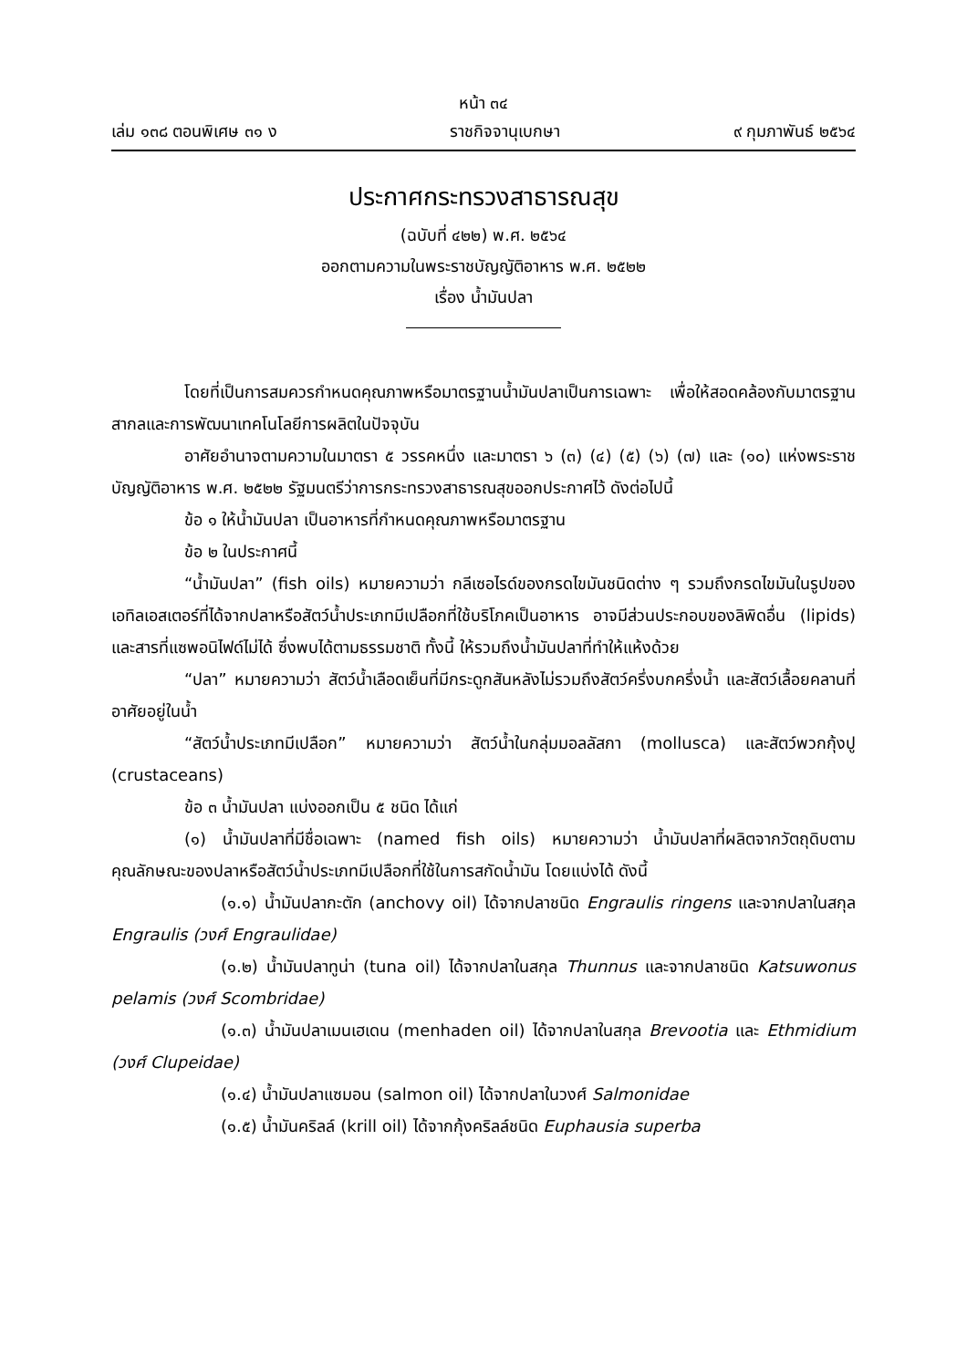หน้า ๓๔
เล่ม ๑๓๘ ตอนพิเศษ ๓๑ ง ราชกิจจานุเบกษา ๙ กุมภาพันธ์ ๒๕๖๔
ประกาศกระทรวงสาธารณสุข
(ฉบับที่ ๔๒๒) พ.ศ. ๒๕๖๔
ออกตามความในพระราชบัญญัติอาหาร พ.ศ. ๒๕๒๒
เรื่อง น้ำมันปลา
โดยที่เป็นการสมควรกำหนดคุณภาพหรือมาตรฐานน้ำมันปลาเป็นการเฉพาะ เพื่อให้สอดคล้องกับมาตรฐานสากลและการพัฒนาเทคโนโลยีการผลิตในปัจจุบัน
อาศัยอำนาจตามความในมาตรา ๕ วรรคหนึ่ง และมาตรา ๖ (๓) (๔) (๕) (๖) (๗) และ (๑๐) แห่งพระราชบัญญัติอาหาร พ.ศ. ๒๕๒๒ รัฐมนตรีว่าการกระทรวงสาธารณสุขออกประกาศไว้ ดังต่อไปนี้
ข้อ ๑ ให้น้ำมันปลา เป็นอาหารที่กำหนดคุณภาพหรือมาตรฐาน
ข้อ ๒ ในประกาศนี้
“น้ำมันปลา” (fish oils) หมายความว่า กลีเซอไรด์ของกรดไขมันชนิดต่าง ๆ รวมถึงกรดไขมันในรูปของเอทิลเอสเตอร์ที่ได้จากปลาหรือสัตว์น้ำประเภทมีเปลือกที่ใช้บริโภคเป็นอาหาร อาจมีส่วนประกอบของลิพิดอื่น (lipids) และสารที่แซพอนิไฟด์ไม่ได้ ซึ่งพบได้ตามธรรมชาติ ทั้งนี้ ให้รวมถึงน้ำมันปลาที่ทำให้แห้งด้วย
“ปลา” หมายความว่า สัตว์น้ำเลือดเย็นที่มีกระดูกสันหลังไม่รวมถึงสัตว์ครึ่งบกครึ่งน้ำ และสัตว์เลื้อยคลานที่อาศัยอยู่ในน้ำ
“สัตว์น้ำประเภทมีเปลือก” หมายความว่า สัตว์น้ำในกลุ่มมอลลัสกา (mollusca) และสัตว์พวกกุ้งปู (crustaceans)
ข้อ ๓ น้ำมันปลา แบ่งออกเป็น ๕ ชนิด ได้แก่
(๑) น้ำมันปลาที่มีชื่อเฉพาะ (named fish oils) หมายความว่า น้ำมันปลาที่ผลิตจากวัตถุดิบตามคุณลักษณะของปลาหรือสัตว์น้ำประเภทมีเปลือกที่ใช้ในการสกัดน้ำมัน โดยแบ่งได้ ดังนี้
(๑.๑) น้ำมันปลากะตัก (anchovy oil) ได้จากปลาชนิด Engraulis ringens และจากปลาในสกุล Engraulis (วงศ์ Engraulidae)
(๑.๒) น้ำมันปลาทูน่า (tuna oil) ได้จากปลาในสกุล Thunnus และจากปลาชนิด Katsuwonus pelamis (วงศ์ Scombridae)
(๑.๓) น้ำมันปลาเมนเฮเดน (menhaden oil) ได้จากปลาในสกุล Brevootia และ Ethmidium (วงศ์ Clupeidae)
(๑.๔) น้ำมันปลาแซมอน (salmon oil) ได้จากปลาในวงศ์ Salmonidae
(๑.๕) น้ำมันคริลล์ (krill oil) ได้จากกุ้งคริลล์ชนิด Euphausia superba